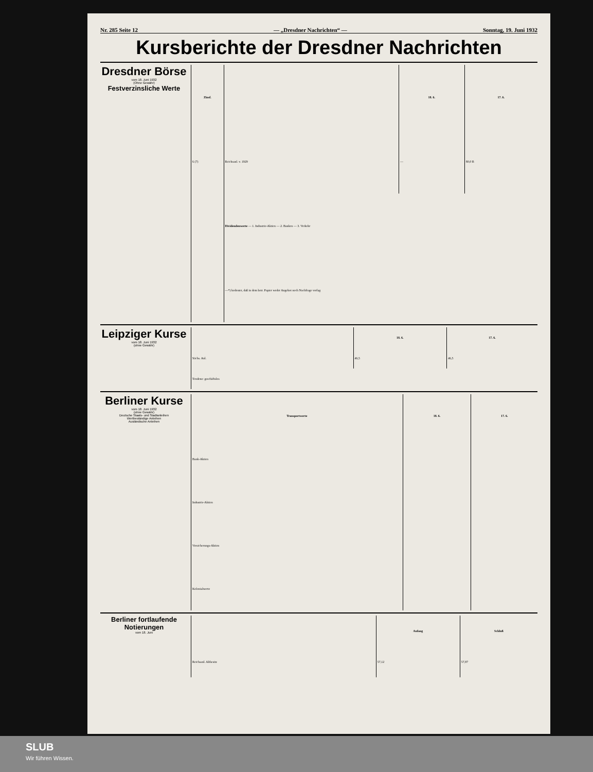Nr. 285 Seite 12 — „Dresdner Nachrichten“ — Sonntag, 19. Juni 1932
Kursberichte der Dresdner Nachrichten
Dresdner Börse
vom 18. Juni 1932
(Ohne Gewähr)
Festverzinsliche Werte
| Zinsf. | | 18. 6. | 17. 6. |
| --- | --- | --- | --- |
| 6 (7) | Reichsanl. v. 1929 | — | 80,0 B |
| | Dividendenwerte — 1. Industrie-Aktien — 2. Banken — 3. Verkehr | | |
| | —*) bedeutet, daß in dem betr. Papier weder Angebot noch Nachfrage vorlag | | |
Leipziger Kurse
vom 18. Juni 1932
(ohne Gewähr)
| | 18. 6. | 17. 6. |
| --- | --- | --- |
| Sächs. Anl. | 46,5 | 46,5 |
| Tendenz: geschäftslos | | |
Berliner Kurse
vom 18. Juni 1932
(ohne Gewähr)
Deutsche Staats- und Stadtanleihen
Wertbeständige Anleihen
Ausländische Anleihen
| Transportwerte | 18. 6. | 17. 6. |
| --- | --- | --- |
| Bank-Aktien | | |
| Industrie-Aktien | | |
| Versicherungs-Aktien | | |
| Kolonialwerte | | |
Berliner fortlaufende Notierungen
vom 18. Juni
| | Anfang | Schluß |
| --- | --- | --- |
| Reichsanl. Altbesitz | 57,12 | 57,87 |
SLUB
Wir führen Wissen.